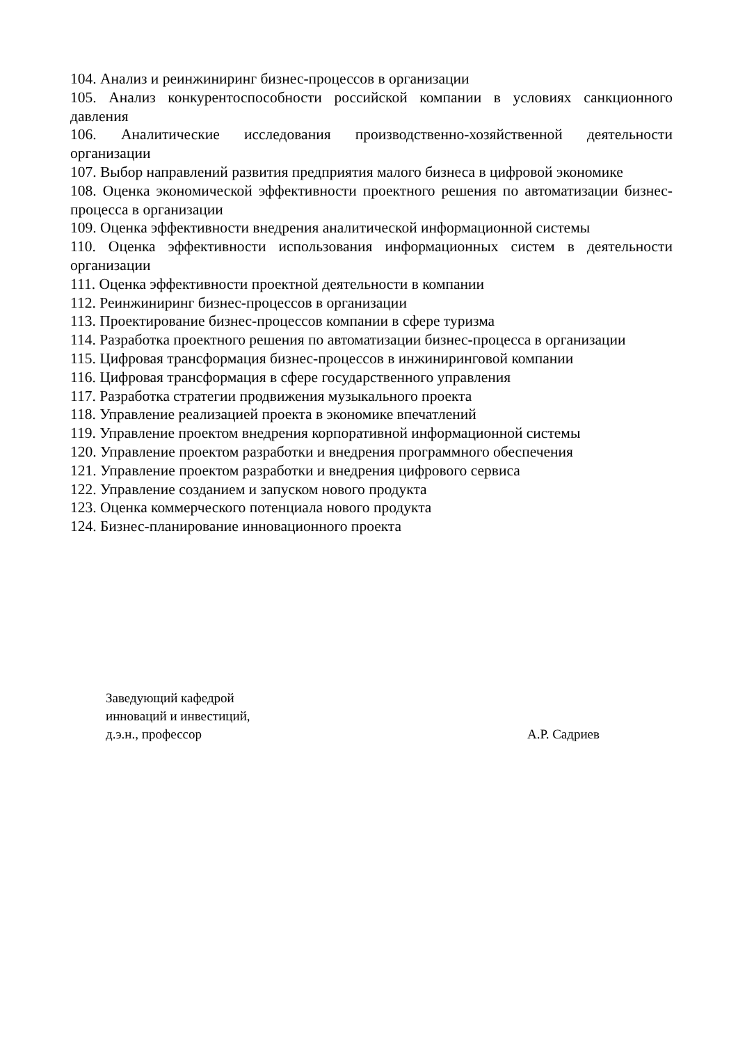104. Анализ и реинжиниринг бизнес-процессов в организации
105. Анализ конкурентоспособности российской компании в условиях санкционного давления
106. Аналитические исследования производственно-хозяйственной деятельности организации
107. Выбор направлений развития предприятия малого бизнеса в цифровой экономике
108. Оценка экономической эффективности проектного решения по автоматизации бизнес-процесса в организации
109. Оценка эффективности внедрения аналитической информационной системы
110. Оценка эффективности использования информационных систем в деятельности организации
111. Оценка эффективности проектной деятельности в компании
112. Реинжиниринг бизнес-процессов в организации
113. Проектирование бизнес-процессов компании в сфере туризма
114. Разработка проектного решения по автоматизации бизнес-процесса в организации
115. Цифровая трансформация бизнес-процессов в инжиниринговой компании
116. Цифровая трансформация в сфере государственного управления
117. Разработка стратегии продвижения музыкального проекта
118. Управление реализацией проекта в экономике впечатлений
119. Управление проектом внедрения корпоративной информационной системы
120. Управление проектом разработки и внедрения программного обеспечения
121. Управление проектом разработки и внедрения цифрового сервиса
122. Управление созданием и запуском нового продукта
123. Оценка коммерческого потенциала нового продукта
124. Бизнес-планирование инновационного проекта
Заведующий кафедрой
инноваций и инвестиций,
д.э.н., профессор А.Р. Садриев